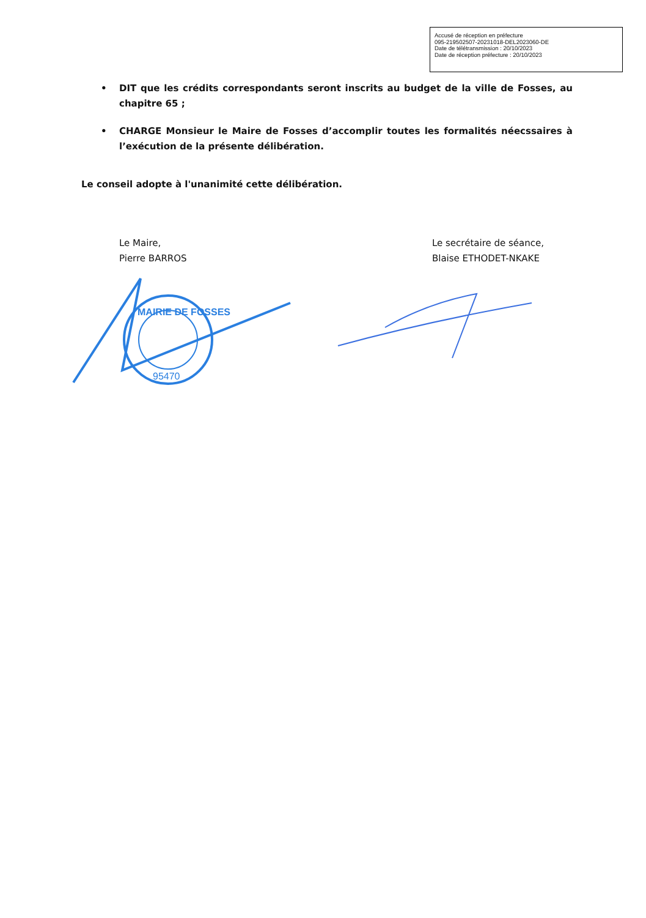Accusé de réception en préfecture
095-219502507-20231018-DEL2023060-DE
Date de télétransmission : 20/10/2023
Date de réception préfecture : 20/10/2023
• DIT que les crédits correspondants seront inscrits au budget de la ville de Fosses, au chapitre 65 ;
• CHARGE Monsieur le Maire de Fosses d’accomplir toutes les formalités néecssaires à l’exécution de la présente délibération.
Le conseil adopte à l'unanimité cette délibération.
Le Maire,
Pierre BARROS
Le secrétaire de séance,
Blaise ETHODET-NKAKE
MAIRIE DE FOSSES
95470